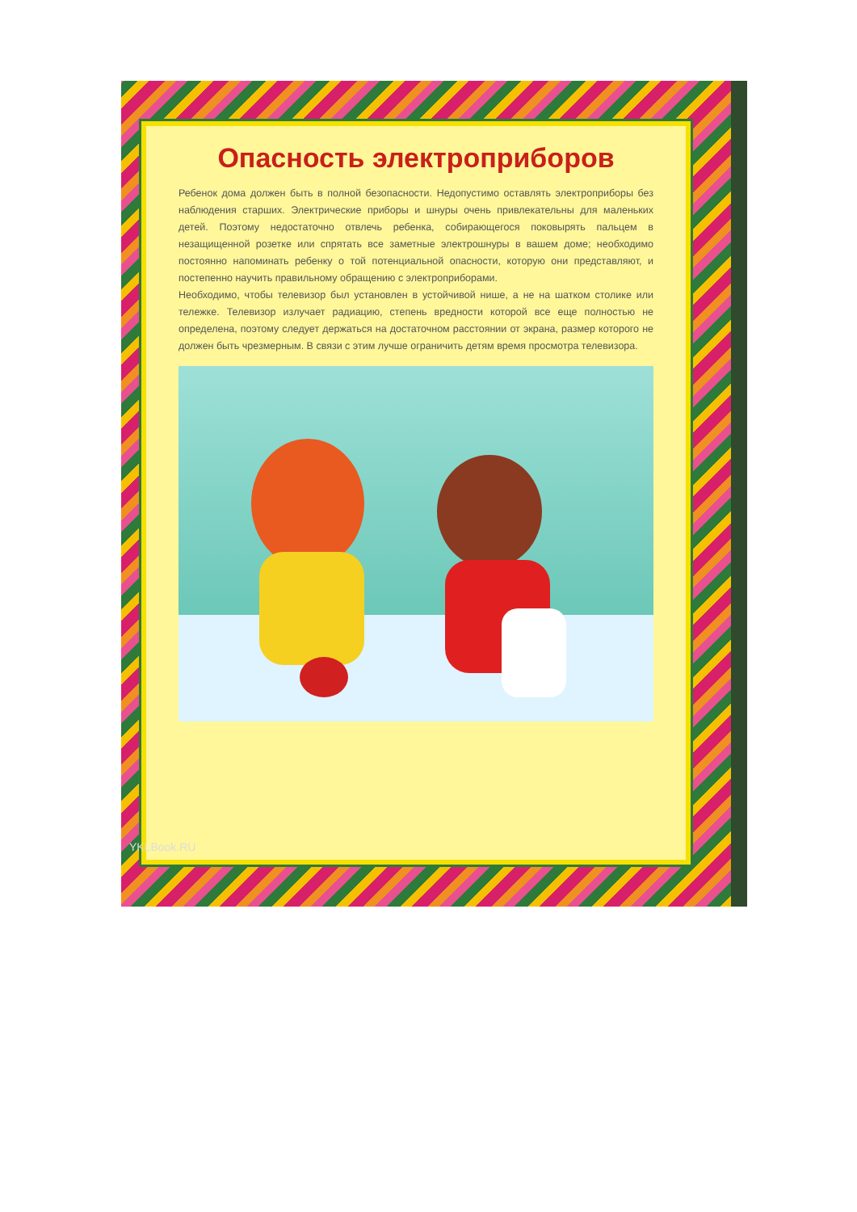Опасность электроприборов
Ребенок дома должен быть в полной безопасности. Недопустимо оставлять электроприборы без наблюдения старших. Электрические приборы и шнуры очень привлекательны для маленьких детей. Поэтому недостаточно отвлечь ребенка, собирающегося поковырять пальцем в незащищенной розетке или спрятать все заметные электрошнуры в вашем доме; необходимо постоянно напоминать ребенку о той потенциальной опасности, которую они представляют, и постепенно научить правильному обращению с электроприборами.
Необходимо, чтобы телевизор был установлен в устойчивой нише, а не на шатком столике или тележке. Телевизор излучает радиацию, степень вредности которой все еще полностью не определена, поэтому следует держаться на достаточном расстоянии от экрана, размер которого не должен быть чрезмерным. В связи с этим лучше ограничить детям время просмотра телевизора.
YKLBook.RU